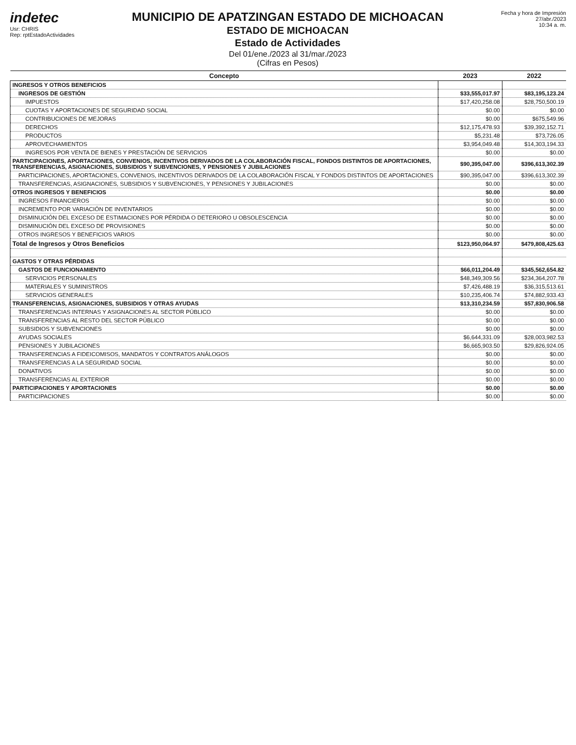indetec
Usr: CHRIS
Rep: rptEstadoActividades
MUNICIPIO DE APATZINGAN ESTADO DE MICHOACAN
ESTADO DE MICHOACAN
Estado de Actividades
Del 01/ene./2023 al 31/mar./2023
(Cifras en Pesos)
Fecha y hora de Impresión
27/abr./2023
10:34 a. m.
| Concepto | 2023 | 2022 |
| --- | --- | --- |
| INGRESOS Y OTROS BENEFICIOS | | |
| INGRESOS DE GESTIÓN | $33,555,017.97 | $83,195,123.24 |
| IMPUESTOS | $17,420,258.08 | $28,750,500.19 |
| CUOTAS Y APORTACIONES DE SEGURIDAD SOCIAL | $0.00 | $0.00 |
| CONTRIBUCIONES DE MEJORAS | $0.00 | $675,549.96 |
| DERECHOS | $12,175,478.93 | $39,392,152.71 |
| PRODUCTOS | $5,231.48 | $73,726.05 |
| APROVECHAMIENTOS | $3,954,049.48 | $14,303,194.33 |
| INGRESOS POR VENTA DE BIENES Y PRESTACIÓN DE SERVICIOS | $0.00 | $0.00 |
| PARTICIPACIONES, APORTACIONES, CONVENIOS, INCENTIVOS DERIVADOS DE LA COLABORACIÓN FISCAL, FONDOS DISTINTOS DE APORTACIONES, TRANSFERENCIAS, ASIGNACIONES, SUBSIDIOS Y SUBVENCIONES, Y PENSIONES Y JUBILACIONES | $90,395,047.00 | $396,613,302.39 |
| PARTICIPACIONES, APORTACIONES, CONVENIOS, INCENTIVOS DERIVADOS DE LA COLABORACIÓN FISCAL Y FONDOS DISTINTOS DE APORTACIONES | $90,395,047.00 | $396,613,302.39 |
| TRANSFERENCIAS, ASIGNACIONES, SUBSIDIOS Y SUBVENCIONES, Y PENSIONES Y JUBILACIONES | $0.00 | $0.00 |
| OTROS INGRESOS Y BENEFICIOS | $0.00 | $0.00 |
| INGRESOS FINANCIEROS | $0.00 | $0.00 |
| INCREMENTO POR VARIACIÓN DE INVENTARIOS | $0.00 | $0.00 |
| DISMINUCIÓN DEL EXCESO DE ESTIMACIONES POR PÉRDIDA O DETERIORO U OBSOLESCENCIA | $0.00 | $0.00 |
| DISMINUCIÓN DEL EXCESO DE PROVISIONES | $0.00 | $0.00 |
| OTROS INGRESOS Y BENEFICIOS VARIOS | $0.00 | $0.00 |
| Total de Ingresos y Otros Beneficios | $123,950,064.97 | $479,808,425.63 |
| GASTOS Y OTRAS PÉRDIDAS | | |
| GASTOS DE FUNCIONAMIENTO | $66,011,204.49 | $345,562,654.82 |
| SERVICIOS PERSONALES | $48,349,309.56 | $234,364,207.78 |
| MATERIALES Y SUMINISTROS | $7,426,488.19 | $36,315,513.61 |
| SERVICIOS GENERALES | $10,235,406.74 | $74,882,933.43 |
| TRANSFERENCIAS, ASIGNACIONES, SUBSIDIOS Y OTRAS AYUDAS | $13,310,234.59 | $57,830,906.58 |
| TRANSFERENCIAS INTERNAS Y ASIGNACIONES AL SECTOR PÚBLICO | $0.00 | $0.00 |
| TRANSFERENCIAS AL RESTO DEL SECTOR PÚBLICO | $0.00 | $0.00 |
| SUBSIDIOS Y SUBVENCIONES | $0.00 | $0.00 |
| AYUDAS SOCIALES | $6,644,331.09 | $28,003,982.53 |
| PENSIONES Y JUBILACIONES | $6,665,903.50 | $29,826,924.05 |
| TRANSFERENCIAS A FIDEICOMISOS, MANDATOS Y CONTRATOS ANÁLOGOS | $0.00 | $0.00 |
| TRANSFERENCIAS A LA SEGURIDAD SOCIAL | $0.00 | $0.00 |
| DONATIVOS | $0.00 | $0.00 |
| TRANSFERENCIAS AL EXTERIOR | $0.00 | $0.00 |
| PARTICIPACIONES Y APORTACIONES | $0.00 | $0.00 |
| PARTICIPACIONES | $0.00 | $0.00 |